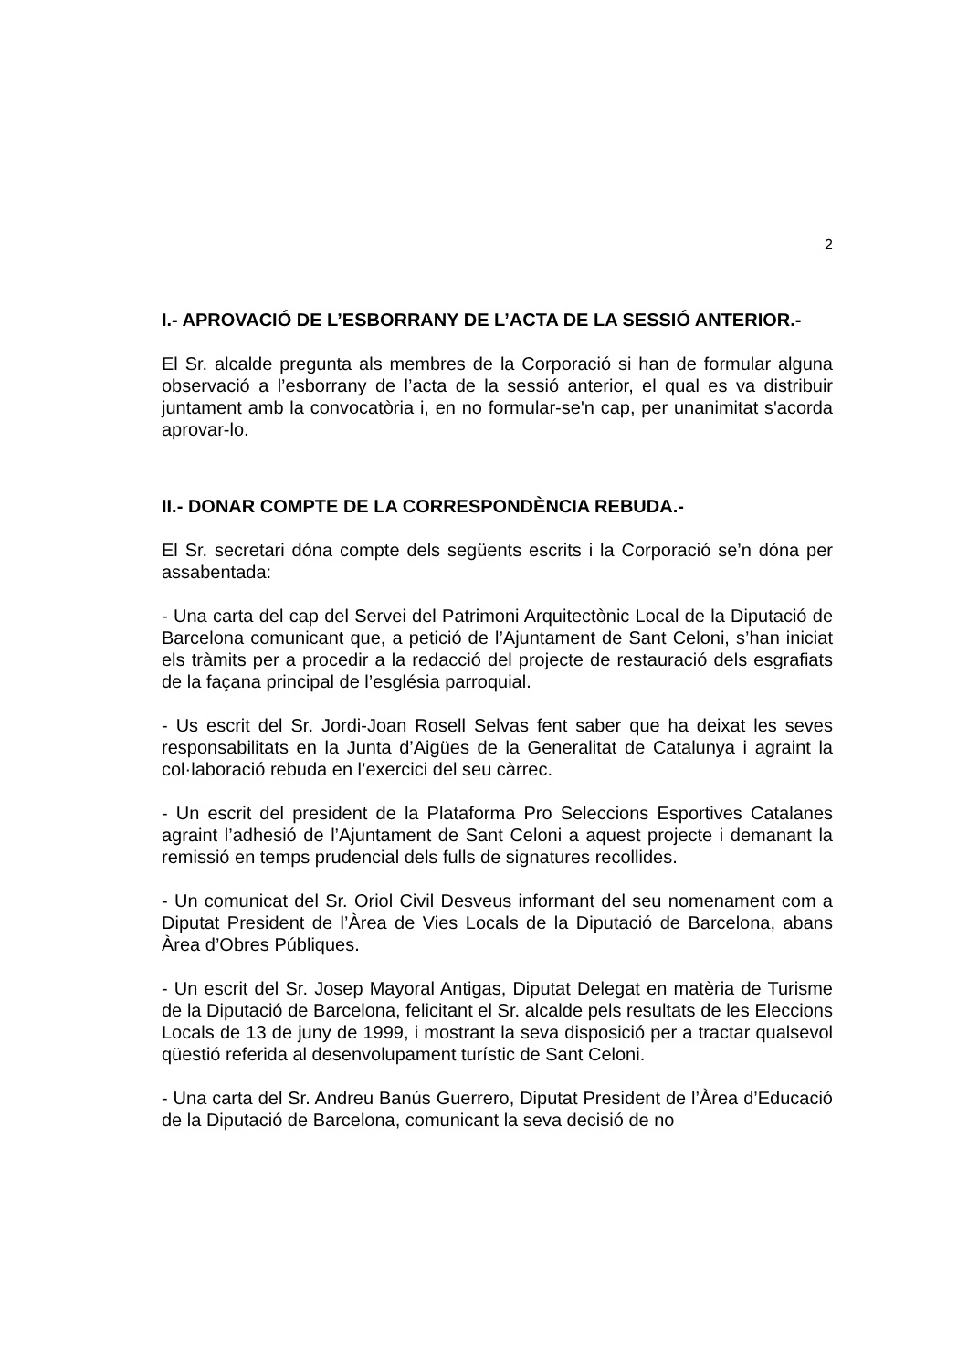2
I.- APROVACIÓ DE L’ESBORRANY DE L’ACTA DE LA SESSIÓ ANTERIOR.-
El Sr. alcalde pregunta als membres de la Corporació si han de formular alguna observació a l’esborrany de l’acta de la sessió anterior, el qual es va distribuir juntament amb la convocatòria i, en no formular-se'n cap, per unanimitat s'acorda aprovar-lo.
II.- DONAR COMPTE DE LA CORRESPONDÈNCIA REBUDA.-
El Sr. secretari dóna compte dels següents escrits i la Corporació se’n dóna per assabentada:
- Una carta del cap del Servei del Patrimoni Arquitectònic Local de la Diputació de Barcelona comunicant que, a petició de l’Ajuntament de Sant Celoni, s’han iniciat els tràmits per a procedir a la redacció del projecte de restauració dels esgrafiats de la façana principal de l’església parroquial.
- Us escrit del Sr. Jordi-Joan Rosell Selvas fent saber que ha deixat les seves responsabilitats en la Junta d’Aigües de la Generalitat de Catalunya i agraint la col·laboració rebuda en l’exercici del seu càrrec.
- Un escrit del president de la Plataforma Pro Seleccions Esportives Catalanes agraint l’adhesió de l’Ajuntament de Sant Celoni a aquest projecte i demanant la remissió en temps prudencial dels fulls de signatures recollides.
- Un comunicat del Sr. Oriol Civil Desveus informant del seu nomenament com a Diputat President de l’Àrea de Vies Locals de la Diputació de Barcelona, abans Àrea d’Obres Públiques.
- Un escrit del Sr. Josep Mayoral Antigas, Diputat Delegat en matèria de Turisme de la Diputació de Barcelona, felicitant el Sr. alcalde pels resultats de les Eleccions Locals de 13 de juny de 1999, i mostrant la seva disposició per a tractar qualsevol qüestió referida al desenvolupament turístic de Sant Celoni.
- Una carta del Sr. Andreu Banús Guerrero, Diputat President de l’Àrea d’Educació de la Diputació de Barcelona, comunicant la seva decisió de no